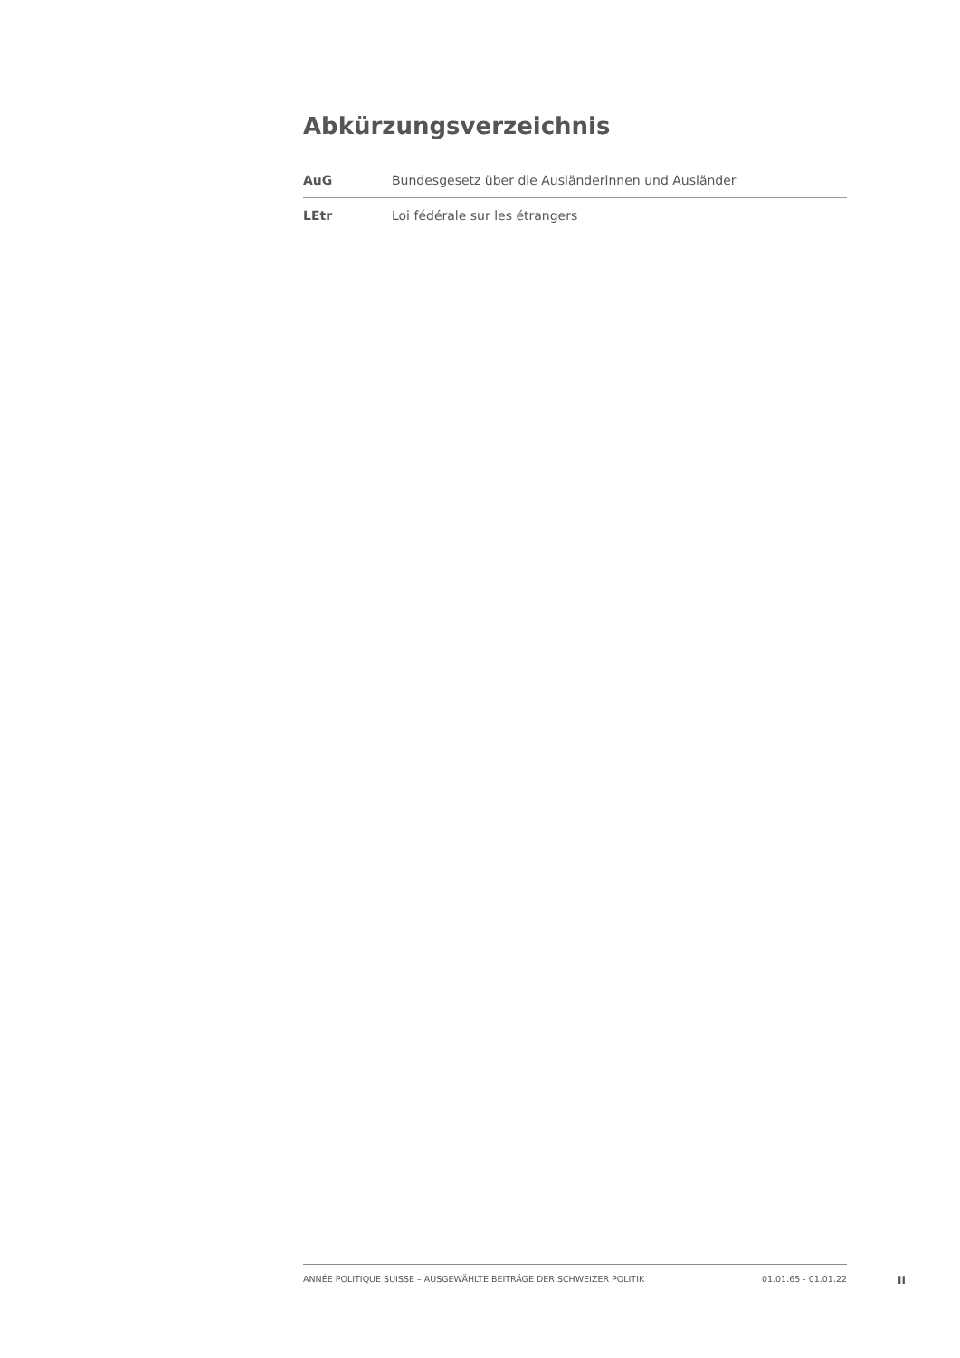Abkürzungsverzeichnis
| AuG | Bundesgesetz über die Ausländerinnen und Ausländer |
| LEtr | Loi fédérale sur les étrangers |
ANNÉE POLITIQUE SUISSE – AUSGEWÄHLTE BEITRÄGE DER SCHWEIZER POLITIK 01.01.65 - 01.01.22
II